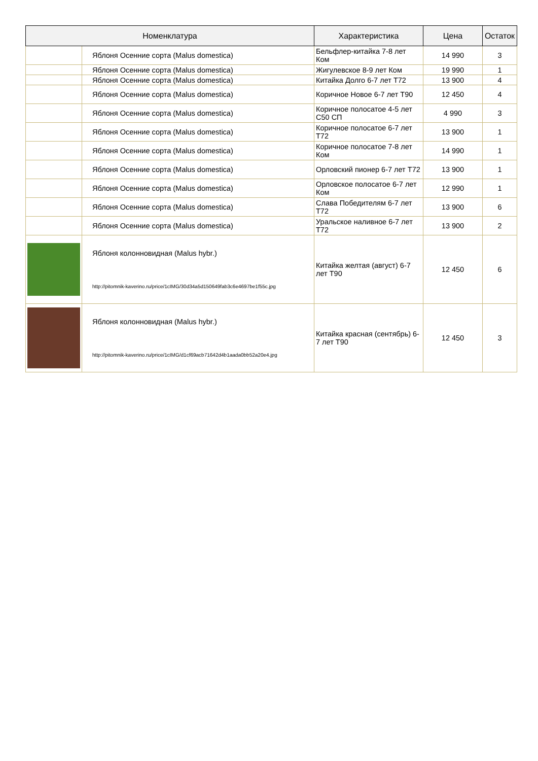| Номенклатура | | Характеристика | Цена | Остаток |
| --- | --- | --- | --- | --- |
| | Яблоня Осенние сорта (Malus domestica) | Бельфлер-китайка 7-8 лет Ком | 14 990 | 3 |
| | Яблоня Осенние сорта (Malus domestica) | Жигулевское 8-9 лет Ком | 19 990 | 1 |
| | Яблоня Осенние сорта (Malus domestica) | Китайка Долго 6-7 лет Т72 | 13 900 | 4 |
| | Яблоня Осенние сорта (Malus domestica) | Коричное Новое 6-7 лет Т90 | 12 450 | 4 |
| | Яблоня Осенние сорта (Malus domestica) | Коричное полосатое 4-5 лет С50 СП | 4 990 | 3 |
| | Яблоня Осенние сорта (Malus domestica) | Коричное полосатое 6-7 лет Т72 | 13 900 | 1 |
| | Яблоня Осенние сорта (Malus domestica) | Коричное полосатое 7-8 лет Ком | 14 990 | 1 |
| | Яблоня Осенние сорта (Malus domestica) | Орловский пионер 6-7 лет Т72 | 13 900 | 1 |
| | Яблоня Осенние сорта (Malus domestica) | Орловское полосатое 6-7 лет Ком | 12 990 | 1 |
| | Яблоня Осенние сорта (Malus domestica) | Слава Победителям 6-7 лет Т72 | 13 900 | 6 |
| | Яблоня Осенние сорта (Malus domestica) | Уральское наливное 6-7 лет Т72 | 13 900 | 2 |
| | Яблоня колонновидная (Malus hybr.) http://pitomnik-kaverino.ru/price/1cIMG/30d34a5d150649fab3c6e4697be1f55c.jpg | Китайка желтая (август) 6-7 лет Т90 | 12 450 | 6 |
| | Яблоня колонновидная (Malus hybr.) http://pitomnik-kaverino.ru/price/1cIMG/d1cf69acb71642d4b1aada0bb52a20e4.jpg | Китайка красная (сентябрь) 6-7 лет Т90 | 12 450 | 3 |